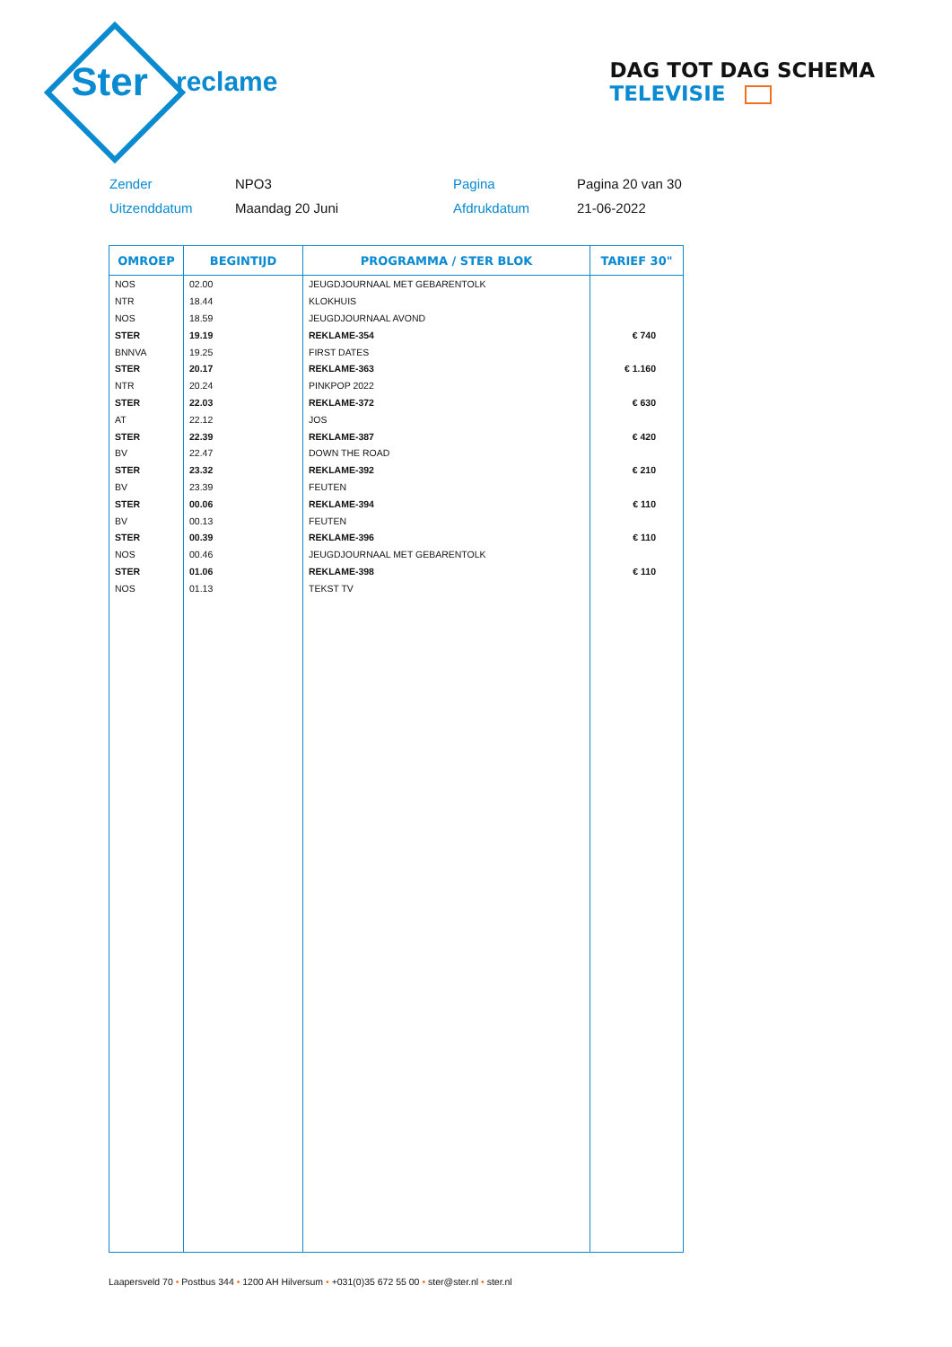Ster
reclame
DAG TOT DAG SCHEMA TELEVISIE
Zender
NPO3
Pagina
Pagina 20 van 30
Uitzenddatum
Maandag 20 Juni
Afdrukdatum
21-06-2022
| OMROEP | BEGINTIJD | PROGRAMMA / STER BLOK | TARIEF 30" |
| --- | --- | --- | --- |
| NOS | 02.00 | JEUGDJOURNAAL MET GEBARENTOLK | |
| NTR | 18.44 | KLOKHUIS | |
| NOS | 18.59 | JEUGDJOURNAAL AVOND | |
| STER | 19.19 | REKLAME-354 | € 740 |
| BNNVA | 19.25 | FIRST DATES | |
| STER | 20.17 | REKLAME-363 | € 1.160 |
| NTR | 20.24 | PINKPOP 2022 | |
| STER | 22.03 | REKLAME-372 | € 630 |
| AT | 22.12 | JOS | |
| STER | 22.39 | REKLAME-387 | € 420 |
| BV | 22.47 | DOWN THE ROAD | |
| STER | 23.32 | REKLAME-392 | € 210 |
| BV | 23.39 | FEUTEN | |
| STER | 00.06 | REKLAME-394 | € 110 |
| BV | 00.13 | FEUTEN | |
| STER | 00.39 | REKLAME-396 | € 110 |
| NOS | 00.46 | JEUGDJOURNAAL MET GEBARENTOLK | |
| STER | 01.06 | REKLAME-398 | € 110 |
| NOS | 01.13 | TEKST TV | |
Laapersveld 70 • Postbus 344 • 1200 AH Hilversum • +031(0)35 672 55 00 • ster@ster.nl • ster.nl